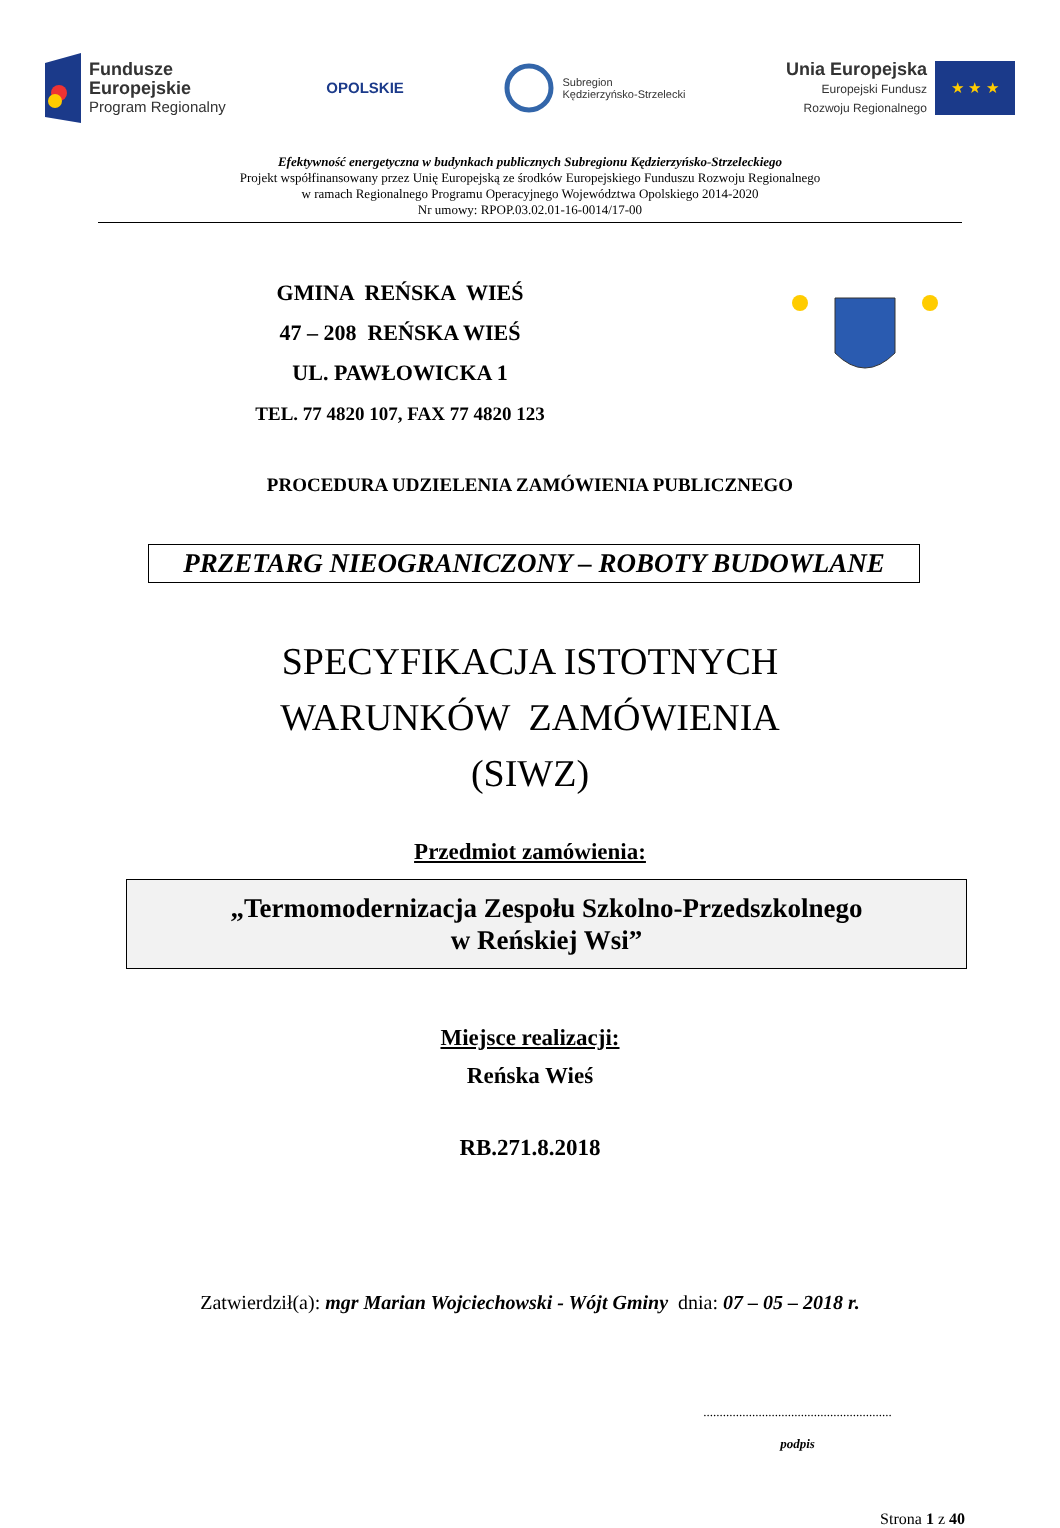Fundusze
Europejskie
Program Regionalny
OPOLSKIE
Subregion
Kędzierzyńsko-Strzelecki
Unia Europejska
Europejski Fundusz
Rozwoju Regionalnego
★ ★ ★
Efektywność energetyczna w budynkach publicznych Subregionu Kędzierzyńsko-Strzeleckiego
Projekt współfinansowany przez Unię Europejską ze środków Europejskiego Funduszu Rozwoju Regionalnego
w ramach Regionalnego Programu Operacyjnego Województwa Opolskiego 2014-2020
Nr umowy: RPOP.03.02.01-16-0014/17-00
GMINA REŃSKA WIEŚ
47 – 208 REŃSKA WIEŚ
UL. PAWŁOWICKA 1
TEL. 77 4820 107, FAX 77 4820 123
PROCEDURA UDZIELENIA ZAMÓWIENIA PUBLICZNEGO
PRZETARG NIEOGRANICZONY – ROBOTY BUDOWLANE
SPECYFIKACJA ISTOTNYCH
WARUNKÓW ZAMÓWIENIA
(SIWZ)
Przedmiot zamówienia:
„Termomodernizacja Zespołu Szkolno-Przedszkolnego
w Reńskiej Wsi”
Miejsce realizacji:
Reńska Wieś
RB.271.8.2018
Zatwierdził(a): mgr Marian Wojciechowski - Wójt Gminy dnia: 07 – 05 – 2018 r.
..........................................................
podpis
Strona 1 z 40